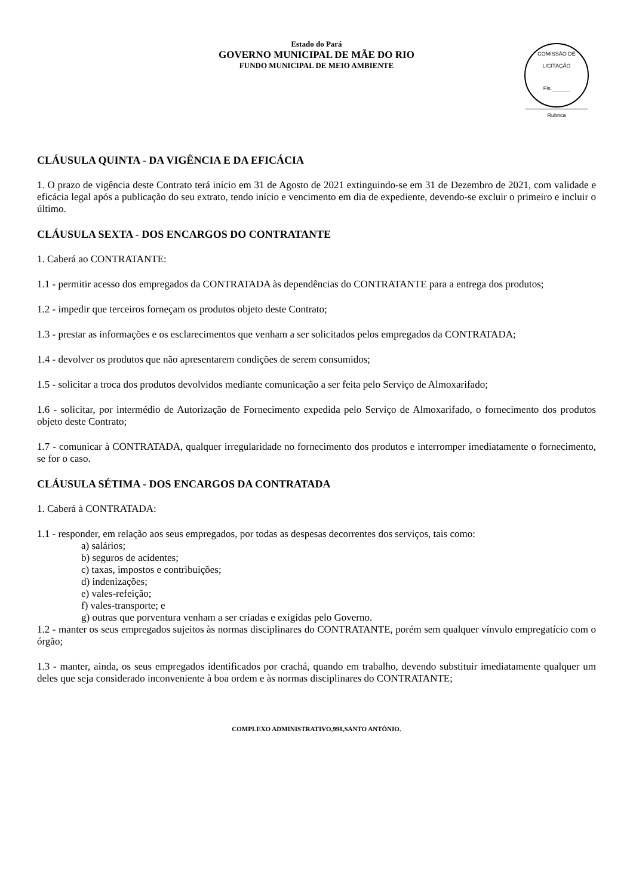Estado do Pará
GOVERNO MUNICIPAL DE MÃE DO RIO
FUNDO MUNICIPAL DE MEIO AMBIENTE
COMISSÃO DE LICITAÇÃO
Fls.______
Rubrica
CLÁUSULA QUINTA - DA VIGÊNCIA E DA EFICÁCIA
1. O prazo de vigência deste Contrato terá início em 31 de Agosto de 2021 extinguindo-se em 31 de Dezembro de 2021, com validade e eficácia legal após a publicação do seu extrato, tendo início e vencimento em dia de expediente, devendo-se excluir o primeiro e incluir o último.
CLÁUSULA SEXTA - DOS ENCARGOS DO CONTRATANTE
1. Caberá ao CONTRATANTE:
1.1 - permitir acesso dos empregados da CONTRATADA às dependências do CONTRATANTE para a entrega dos produtos;
1.2 - impedir que terceiros forneçam os produtos objeto deste Contrato;
1.3 - prestar as informações e os esclarecimentos que venham a ser solicitados pelos empregados da CONTRATADA;
1.4 - devolver os produtos que não apresentarem condições de serem consumidos;
1.5 - solicitar a troca dos produtos devolvidos mediante comunicação a ser feita pelo Serviço de Almoxarifado;
1.6 - solicitar, por intermédio de Autorização de Fornecimento expedida pelo Serviço de Almoxarifado, o fornecimento dos produtos objeto deste Contrato;
1.7 - comunicar à CONTRATADA, qualquer irregularidade no fornecimento dos produtos e interromper imediatamente o fornecimento, se for o caso.
CLÁUSULA SÉTIMA - DOS ENCARGOS DA CONTRATADA
1. Caberá à CONTRATADA:
1.1 - responder, em relação aos seus empregados, por todas as despesas decorrentes dos serviços, tais como:
a) salários;
b) seguros de acidentes;
c) taxas, impostos e contribuições;
d) indenizações;
e) vales-refeição;
f) vales-transporte; e
g) outras que porventura venham a ser criadas e exigidas pelo Governo.
1.2 - manter os seus empregados sujeitos às normas disciplinares do CONTRATANTE, porém sem qualquer vínvulo empregatício com o órgão;
1.3 - manter, ainda, os seus empregados identificados por crachá, quando em trabalho, devendo substituir imediatamente qualquer um deles que seja considerado inconveniente à boa ordem e às normas disciplinares do CONTRATANTE;
COMPLEXO ADMINISTRATIVO,998,SANTO ANTÔNIO.